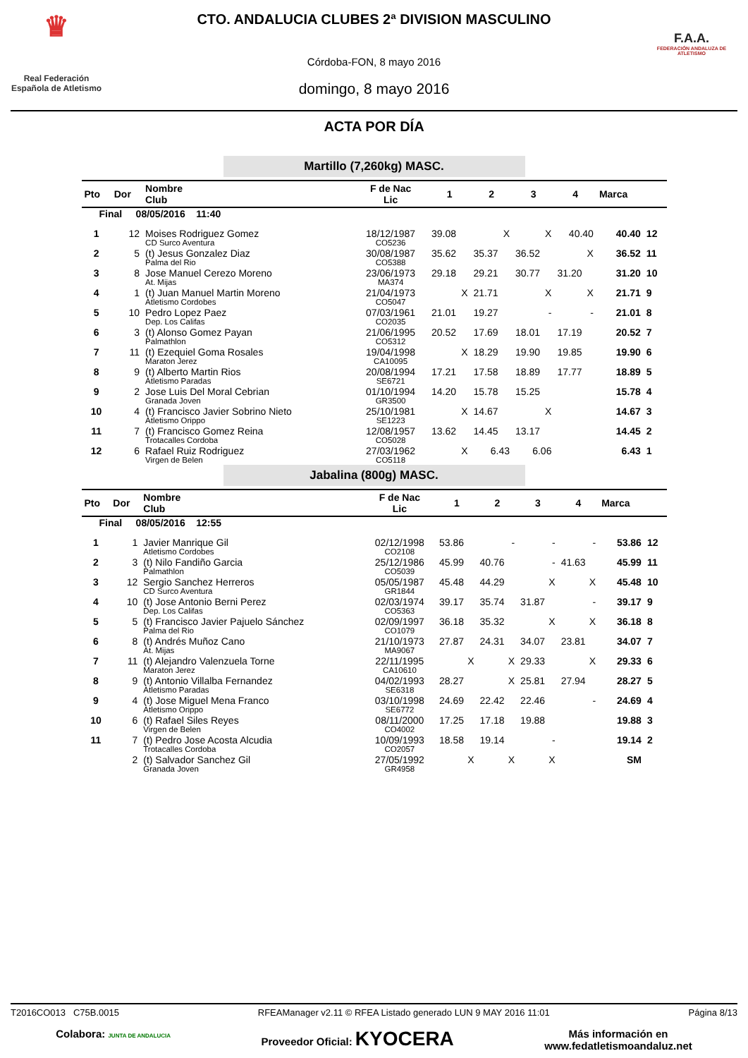♛
Real Federación
Española de Atletismo
CTO. ANDALUCIA CLUBES 2ª DIVISION MASCULINO
Córdoba-FON, 8 mayo 2016
domingo, 8 mayo 2016
F.A.A.
FEDERACIÓN ANDALUZA DE ATLETISMO
ACTA POR DÍA
Martillo (7,260kg) MASC.
| Pto | Dor | Nombre Club | F de Nac Lic | 1 | 2 | 3 | 4 | Marca | |
| --- | --- | --- | --- | --- | --- | --- | --- | --- | --- |
| Final 08/05/2016 11:40 | | | | | | | | | |
| 1 | 12 | Moises Rodriguez Gomez CD Surco Aventura | 18/12/1987 CO5236 | 39.08 | X | X | 40.40 | 40.40 | 12 |
| 2 | 5 | (t) Jesus Gonzalez Diaz Palma del Rio | 30/08/1987 CO5388 | 35.62 | 35.37 | 36.52 | X | 36.52 | 11 |
| 3 | 8 | Jose Manuel Cerezo Moreno At. Mijas | 23/06/1973 MA374 | 29.18 | 29.21 | 30.77 | 31.20 | 31.20 | 10 |
| 4 | 1 | (t) Juan Manuel Martin Moreno Atletismo Cordobes | 21/04/1973 CO5047 | X | 21.71 | X | X | 21.71 | 9 |
| 5 | 10 | Pedro Lopez Paez Dep. Los Califas | 07/03/1961 CO2035 | 21.01 | 19.27 | - | - | 21.01 | 8 |
| 6 | 3 | (t) Alonso Gomez Payan Palmathlon | 21/06/1995 CO5312 | 20.52 | 17.69 | 18.01 | 17.19 | 20.52 | 7 |
| 7 | 11 | (t) Ezequiel Goma Rosales Maraton Jerez | 19/04/1998 CA10095 | X | 18.29 | 19.90 | 19.85 | 19.90 | 6 |
| 8 | 9 | (t) Alberto Martin Rios Atletismo Paradas | 20/08/1994 SE6721 | 17.21 | 17.58 | 18.89 | 17.77 | 18.89 | 5 |
| 9 | 2 | Jose Luis Del Moral Cebrian Granada Joven | 01/10/1994 GR3500 | 14.20 | 15.78 | 15.25 | | 15.78 | 4 |
| 10 | 4 | (t) Francisco Javier Sobrino Nieto Atletismo Orippo | 25/10/1981 SE1223 | X | 14.67 | X | | 14.67 | 3 |
| 11 | 7 | (t) Francisco Gomez Reina Trotacalles Cordoba | 12/08/1957 CO5028 | 13.62 | 14.45 | 13.17 | | 14.45 | 2 |
| 12 | 6 | Rafael Ruiz Rodriguez Virgen de Belen | 27/03/1962 CO5118 | X | 6.43 | 6.06 | | 6.43 | 1 |
Jabalina (800g) MASC.
| Pto | Dor | Nombre Club | F de Nac Lic | 1 | 2 | 3 | 4 | Marca | |
| --- | --- | --- | --- | --- | --- | --- | --- | --- | --- |
| Final 08/05/2016 12:55 | | | | | | | | | |
| 1 | 1 | Javier Manrique Gil Atletismo Cordobes | 02/12/1998 CO2108 | 53.86 | - | - | - | 53.86 | 12 |
| 2 | 3 | (t) Nilo Fandiño Garcia Palmathlon | 25/12/1986 CO5039 | 45.99 | 40.76 | - | 41.63 | 45.99 | 11 |
| 3 | 12 | Sergio Sanchez Herreros CD Surco Aventura | 05/05/1987 GR1844 | 45.48 | 44.29 | X | X | 45.48 | 10 |
| 4 | 10 | (t) Jose Antonio Berni Perez Dep. Los Califas | 02/03/1974 CO5363 | 39.17 | 35.74 | 31.87 | - | 39.17 | 9 |
| 5 | 5 | (t) Francisco Javier Pajuelo Sánchez Palma del Rio | 02/09/1997 CO1079 | 36.18 | 35.32 | X | X | 36.18 | 8 |
| 6 | 8 | (t) Andrés Muñoz Cano At. Mijas | 21/10/1973 MA9067 | 27.87 | 24.31 | 34.07 | 23.81 | 34.07 | 7 |
| 7 | 11 | (t) Alejandro Valenzuela Torne Maraton Jerez | 22/11/1995 CA10610 | X | X | 29.33 | X | 29.33 | 6 |
| 8 | 9 | (t) Antonio Villalba Fernandez Atletismo Paradas | 04/02/1993 SE6318 | 28.27 | X | 25.81 | 27.94 | 28.27 | 5 |
| 9 | 4 | (t) Jose Miguel Mena Franco Atletismo Orippo | 03/10/1998 SE6772 | 24.69 | 22.42 | 22.46 | - | 24.69 | 4 |
| 10 | 6 | (t) Rafael Siles Reyes Virgen de Belen | 08/11/2000 CO4002 | 17.25 | 17.18 | 19.88 | | 19.88 | 3 |
| 11 | 7 | (t) Pedro Jose Acosta Alcudia Trotacalles Cordoba | 10/09/1993 CO2057 | 18.58 | 19.14 | - | | 19.14 | 2 |
| | 2 | (t) Salvador Sanchez Gil Granada Joven | 27/05/1992 GR4958 | X | X | X | | SM | |
T2016CO013 C75B.0015 RFEAManager v2.11 © RFEA Listado generado LUN 9 MAY 2016 11:01 Página 8/13
Colabora: JUNTA DE ANDALUCIA Proveedor Oficial: KYOCERA Más información en
www.fedatletismoandaluz.net